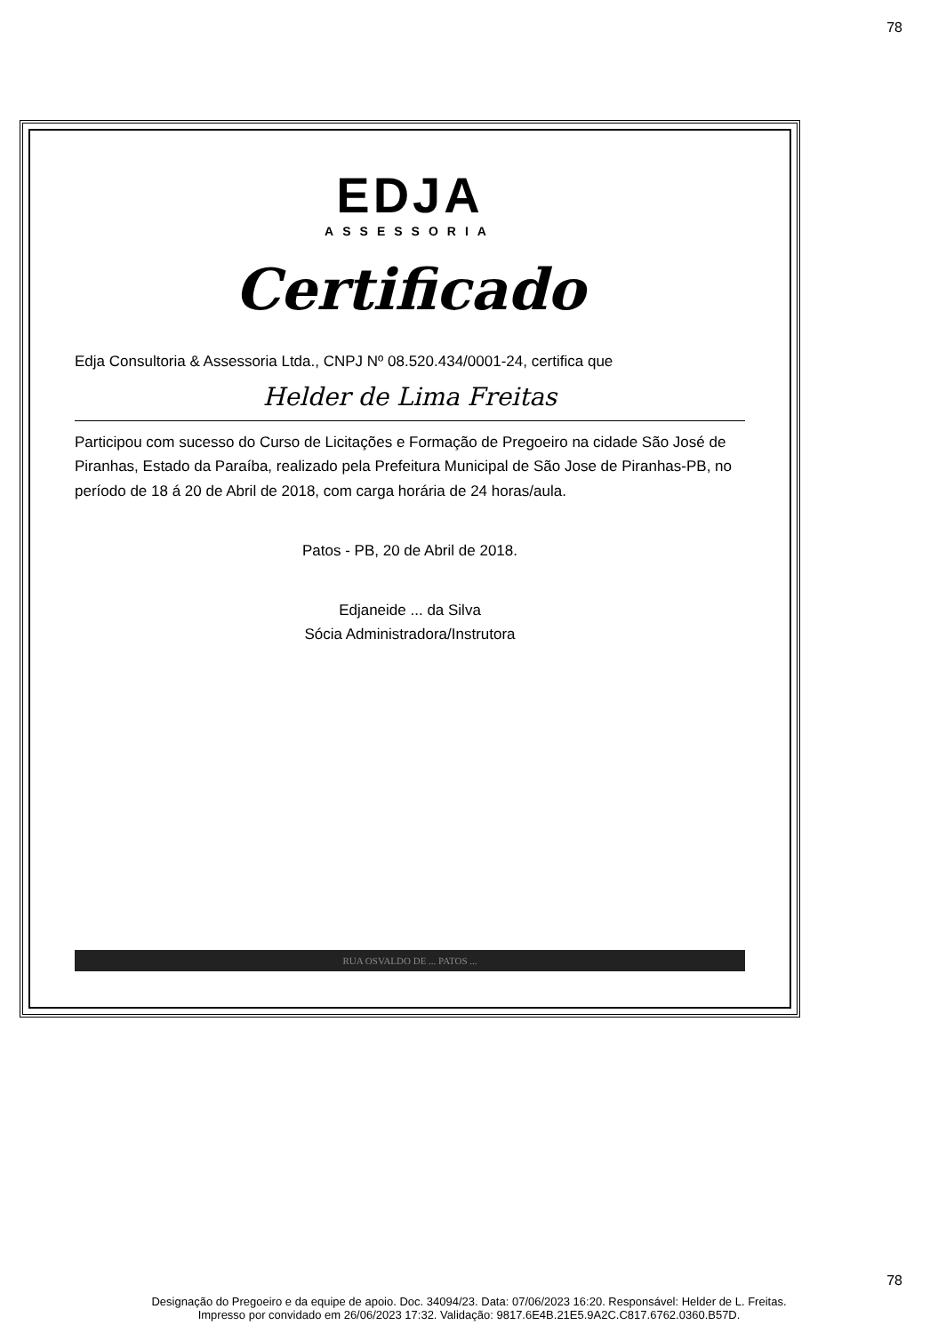78
EDJA
ASSESSORIA
Certificado
Edja Consultoria & Assessoria Ltda., CNPJ Nº 08.520.434/0001-24, certifica que
Helder de Lima Freitas
Participou com sucesso do Curso de Licitações e Formação de Pregoeiro na cidade São José de Piranhas, Estado da Paraíba, realizado pela Prefeitura Municipal de São Jose de Piranhas-PB, no período de 18 á 20 de Abril de 2018, com carga horária de 24 horas/aula.
Patos - PB, 20 de Abril de 2018.
Edjaneide ... da Silva
Sócia Administradora/Instrutora
RUA OSVALDO DE ... PATOS ...
78
Designação do Pregoeiro e da equipe de apoio. Doc. 34094/23. Data: 07/06/2023 16:20. Responsável: Helder de L. Freitas.
Impresso por convidado em 26/06/2023 17:32. Validação: 9817.6E4B.21E5.9A2C.C817.6762.0360.B57D.